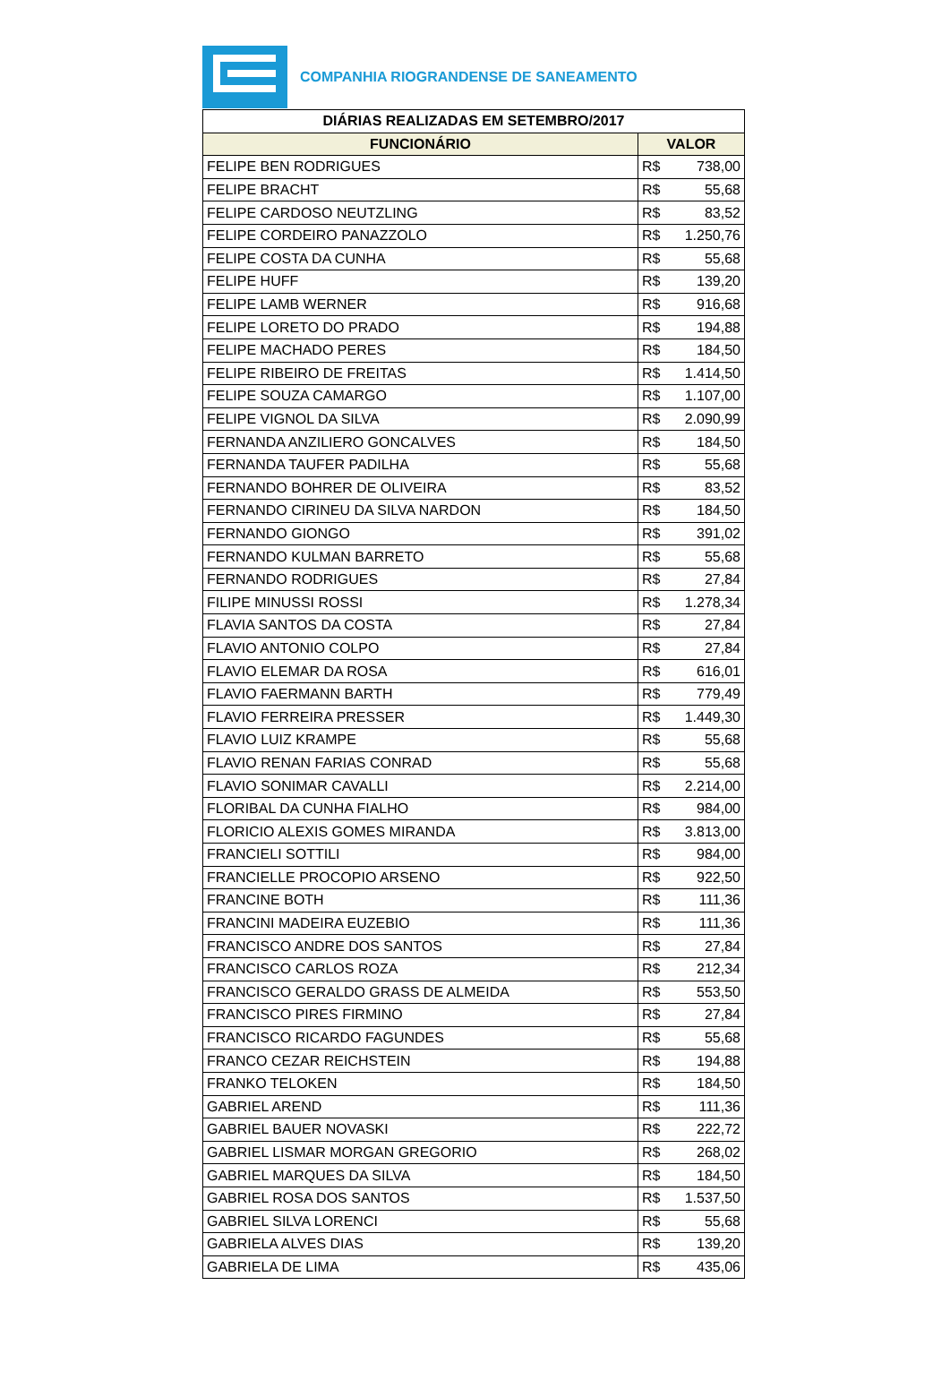COMPANHIA RIOGRANDENSE DE SANEAMENTO
| DIÁRIAS REALIZADAS EM SETEMBRO/2017 | |
| --- | --- |
| FUNCIONÁRIO | VALOR |
| FELIPE BEN RODRIGUES | R$ 738,00 |
| FELIPE BRACHT | R$ 55,68 |
| FELIPE CARDOSO NEUTZLING | R$ 83,52 |
| FELIPE CORDEIRO PANAZZOLO | R$ 1.250,76 |
| FELIPE COSTA DA CUNHA | R$ 55,68 |
| FELIPE HUFF | R$ 139,20 |
| FELIPE LAMB WERNER | R$ 916,68 |
| FELIPE LORETO DO PRADO | R$ 194,88 |
| FELIPE MACHADO PERES | R$ 184,50 |
| FELIPE RIBEIRO DE FREITAS | R$ 1.414,50 |
| FELIPE SOUZA CAMARGO | R$ 1.107,00 |
| FELIPE VIGNOL DA SILVA | R$ 2.090,99 |
| FERNANDA ANZILIERO GONCALVES | R$ 184,50 |
| FERNANDA TAUFER PADILHA | R$ 55,68 |
| FERNANDO BOHRER DE OLIVEIRA | R$ 83,52 |
| FERNANDO CIRINEU DA SILVA NARDON | R$ 184,50 |
| FERNANDO GIONGO | R$ 391,02 |
| FERNANDO KULMAN BARRETO | R$ 55,68 |
| FERNANDO RODRIGUES | R$ 27,84 |
| FILIPE MINUSSI ROSSI | R$ 1.278,34 |
| FLAVIA SANTOS DA COSTA | R$ 27,84 |
| FLAVIO ANTONIO COLPO | R$ 27,84 |
| FLAVIO ELEMAR DA ROSA | R$ 616,01 |
| FLAVIO FAERMANN BARTH | R$ 779,49 |
| FLAVIO FERREIRA PRESSER | R$ 1.449,30 |
| FLAVIO LUIZ KRAMPE | R$ 55,68 |
| FLAVIO RENAN FARIAS CONRAD | R$ 55,68 |
| FLAVIO SONIMAR CAVALLI | R$ 2.214,00 |
| FLORIBAL DA CUNHA FIALHO | R$ 984,00 |
| FLORICIO ALEXIS GOMES MIRANDA | R$ 3.813,00 |
| FRANCIELI SOTTILI | R$ 984,00 |
| FRANCIELLE PROCOPIO ARSENO | R$ 922,50 |
| FRANCINE BOTH | R$ 111,36 |
| FRANCINI MADEIRA EUZEBIO | R$ 111,36 |
| FRANCISCO ANDRE DOS SANTOS | R$ 27,84 |
| FRANCISCO CARLOS ROZA | R$ 212,34 |
| FRANCISCO GERALDO GRASS DE ALMEIDA | R$ 553,50 |
| FRANCISCO PIRES FIRMINO | R$ 27,84 |
| FRANCISCO RICARDO FAGUNDES | R$ 55,68 |
| FRANCO CEZAR REICHSTEIN | R$ 194,88 |
| FRANKO TELOKEN | R$ 184,50 |
| GABRIEL AREND | R$ 111,36 |
| GABRIEL BAUER NOVASKI | R$ 222,72 |
| GABRIEL LISMAR MORGAN GREGORIO | R$ 268,02 |
| GABRIEL MARQUES DA SILVA | R$ 184,50 |
| GABRIEL ROSA DOS SANTOS | R$ 1.537,50 |
| GABRIEL SILVA LORENCI | R$ 55,68 |
| GABRIELA ALVES DIAS | R$ 139,20 |
| GABRIELA DE LIMA | R$ 435,06 |